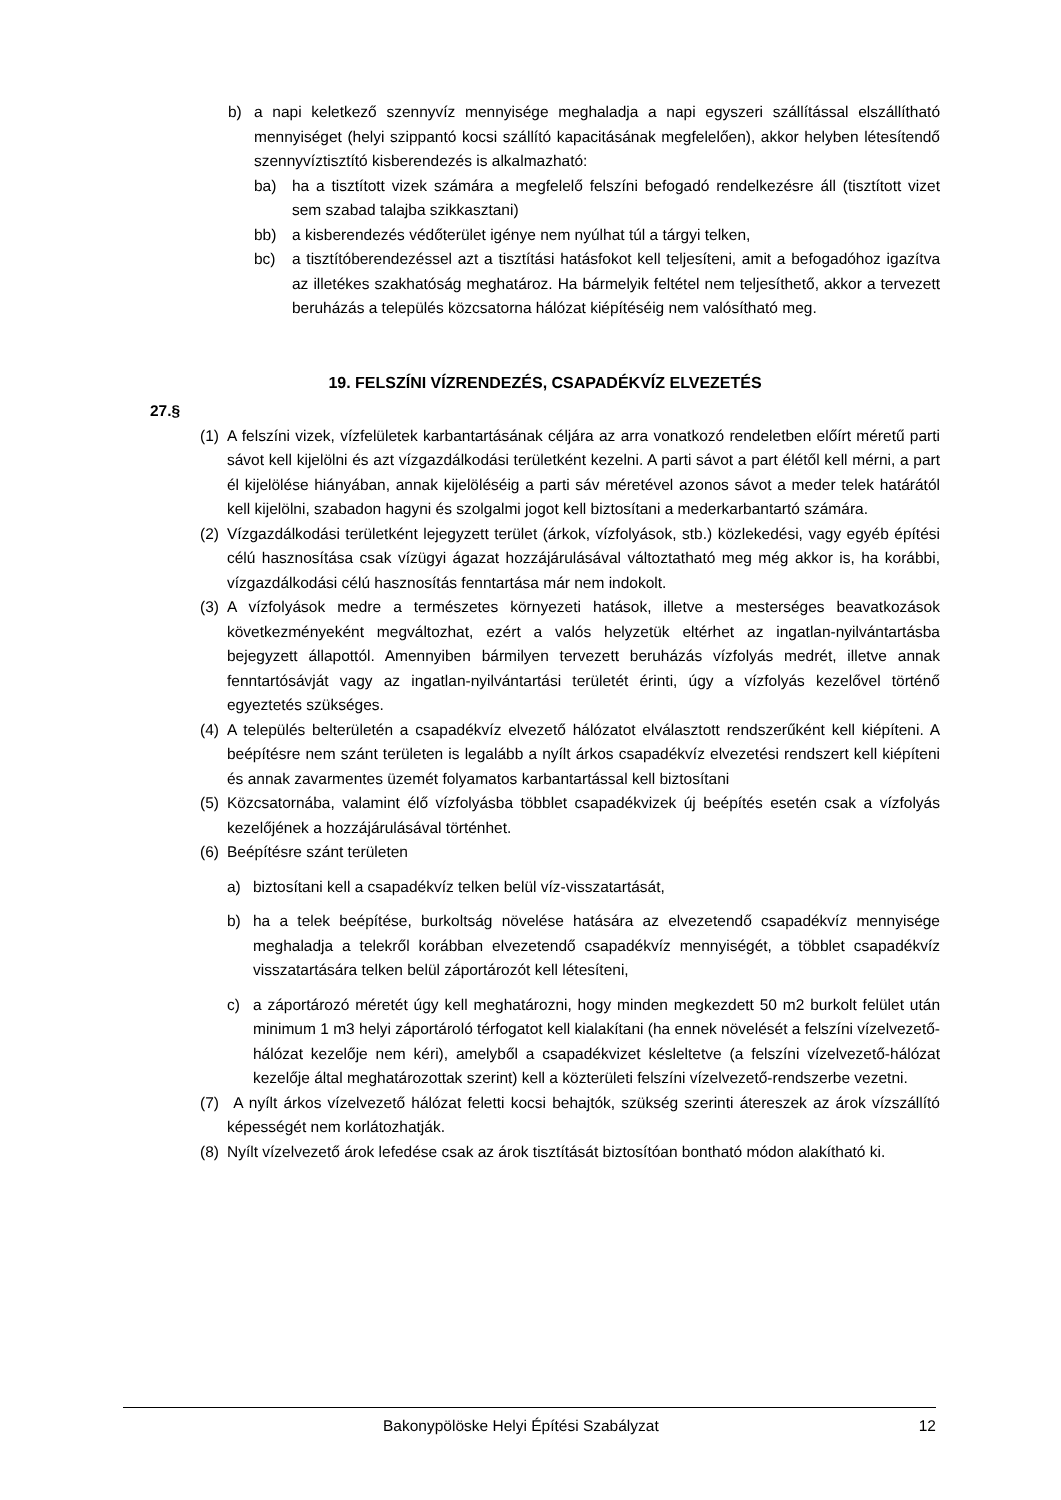b) a napi keletkező szennyvíz mennyisége meghaladja a napi egyszeri szállítással elszállítható mennyiséget (helyi szippantó kocsi szállító kapacitásának megfelelően), akkor helyben létesítendő szennyvíztisztító kisberendezés is alkalmazható:
ba) ha a tisztított vizek számára a megfelelő felszíni befogadó rendelkezésre áll (tisztított vizet sem szabad talajba szikkasztani)
bb) a kisberendezés védőterület igénye nem nyúlhat túl a tárgyi telken,
bc) a tisztítóberendezéssel azt a tisztítási hatásfokot kell teljesíteni, amit a befogadóhoz igazítva az illetékes szakhatóság meghatároz. Ha bármelyik feltétel nem teljesíthető, akkor a tervezett beruházás a település közcsatorna hálózat kiépítéséig nem valósítható meg.
19. FELSZÍNI VÍZRENDEZÉS, CSAPADÉKVÍZ ELVEZETÉS
27.§
(1) A felszíni vizek, vízfelületek karbantartásának céljára az arra vonatkozó rendeletben előírt méretű parti sávot kell kijelölni és azt vízgazdálkodási területként kezelni. A parti sávot a part élétől kell mérni, a part él kijelölése hiányában, annak kijelöléséig a parti sáv méretével azonos sávot a meder telek határától kell kijelölni, szabadon hagyni és szolgalmi jogot kell biztosítani a mederkarbantartó számára.
(2) Vízgazdálkodási területként lejegyzett terület (árkok, vízfolyások, stb.) közlekedési, vagy egyéb építési célú hasznosítása csak vízügyi ágazat hozzájárulásával változtatható meg még akkor is, ha korábbi, vízgazdálkodási célú hasznosítás fenntartása már nem indokolt.
(3) A vízfolyások medre a természetes környezeti hatások, illetve a mesterséges beavatkozások következményeként megváltozhat, ezért a valós helyzetük eltérhet az ingatlan-nyilvántartásba bejegyzett állapottól. Amennyiben bármilyen tervezett beruházás vízfolyás medrét, illetve annak fenntartósávját vagy az ingatlan-nyilvántartási területét érinti, úgy a vízfolyás kezelővel történő egyeztetés szükséges.
(4) A település belterületén a csapadékvíz elvezető hálózatot elválasztott rendszerűként kell kiépíteni. A beépítésre nem szánt területen is legalább a nyílt árkos csapadékvíz elvezetési rendszert kell kiépíteni és annak zavarmentes üzemét folyamatos karbantartással kell biztosítani
(5) Közcsatornába, valamint élő vízfolyásba többlet csapadékvizek új beépítés esetén csak a vízfolyás kezelőjének a hozzájárulásával történhet.
(6) Beépítésre szánt területen
a) biztosítani kell a csapadékvíz telken belül víz-visszatartását,
b) ha a telek beépítése, burkoltság növelése hatására az elvezetendő csapadékvíz mennyisége meghaladja a telekről korábban elvezetendő csapadékvíz mennyiségét, a többlet csapadékvíz visszatartására telken belül záportározót kell létesíteni,
c) a záportározó méretét úgy kell meghatározni, hogy minden megkezdett 50 m2 burkolt felület után minimum 1 m3 helyi záportároló térfogatot kell kialakítani (ha ennek növelését a felszíni vízelvezető-hálózat kezelője nem kéri), amelyből a csapadékvizet késleltetve (a felszíni vízelvezető-hálózat kezelője által meghatározottak szerint) kell a közterületi felszíni vízelvezető-rendszerbe vezetni.
(7) A nyílt árkos vízelvezető hálózat feletti kocsi behajtók, szükség szerinti átereszek az árok vízszállító képességét nem korlátozhatják.
(8) Nyílt vízelvezető árok lefedése csak az árok tisztítását biztosítóan bontható módon alakítható ki.
Bakonypölöske Helyi Építési Szabályzat 12